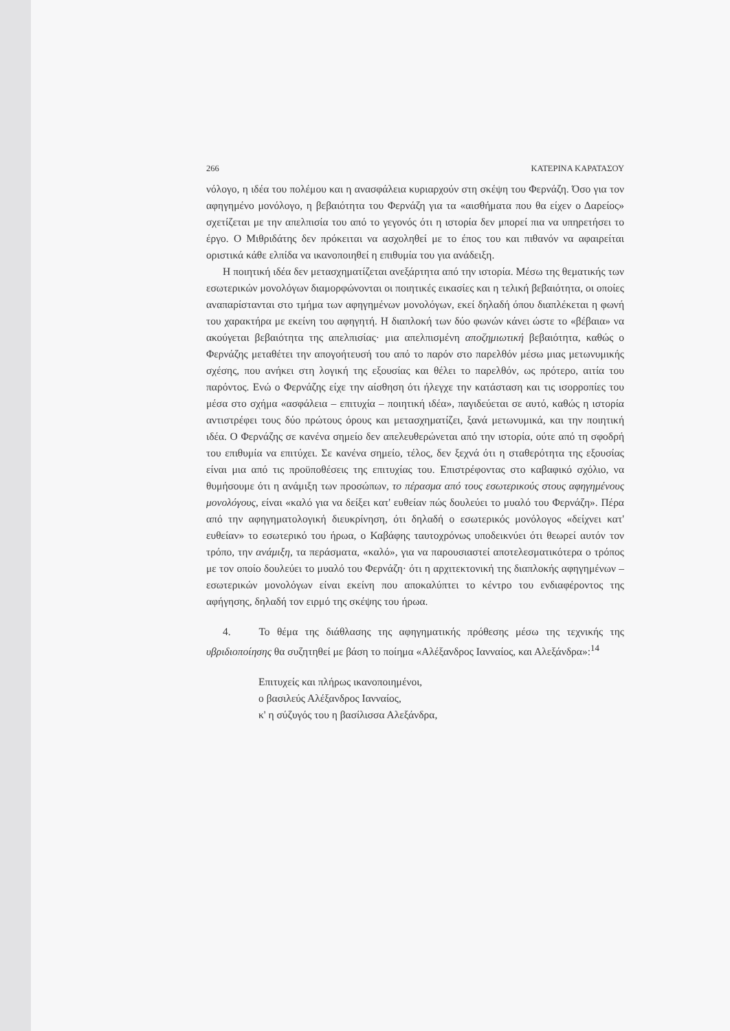266 ΚΑΤΕΡΙΝΑ ΚΑΡΑΤΑΣΟΥ
νόλογο, η ιδέα του πολέμου και η ανασφάλεια κυριαρχούν στη σκέψη του Φερνάζη. Όσο για τον αφηγημένο μονόλογο, η βεβαιότητα του Φερνάζη για τα «αισθήματα που θα είχεν ο Δαρείος» σχετίζεται με την απελπισία του από το γεγονός ότι η ιστορία δεν μπορεί πια να υπηρετήσει το έργο. Ο Μιθριδάτης δεν πρόκειται να ασχοληθεί με το έπος του και πιθανόν να αφαιρείται οριστικά κάθε ελπίδα να ικανοποιηθεί η επιθυμία του για ανάδειξη.
Η ποιητική ιδέα δεν μετασχηματίζεται ανεξάρτητα από την ιστορία. Μέσω της θεματικής των εσωτερικών μονολόγων διαμορφώνονται οι ποιητικές εικασίες και η τελική βεβαιότητα, οι οποίες αναπαρίστανται στο τμήμα των αφηγημένων μονολόγων, εκεί δηλαδή όπου διαπλέκεται η φωνή του χαρακτήρα με εκείνη του αφηγητή. Η διαπλοκή των δύο φωνών κάνει ώστε το «βέβαια» να ακούγεται βεβαιότητα της απελπισίας· μια απελπισμένη αποζημιωτική βεβαιότητα, καθώς ο Φερνάζης μεταθέτει την απογοήτευσή του από το παρόν στο παρελθόν μέσω μιας μετωνυμικής σχέσης, που ανήκει στη λογική της εξουσίας και θέλει το παρελθόν, ως πρότερο, αιτία του παρόντος. Ενώ ο Φερνάζης είχε την αίσθηση ότι ήλεγχε την κατάσταση και τις ισορροπίες του μέσα στο σχήμα «ασφάλεια – επιτυχία – ποιητική ιδέα», παγιδεύεται σε αυτό, καθώς η ιστορία αντιστρέφει τους δύο πρώτους όρους και μετασχηματίζει, ξανά μετωνυμικά, και την ποιητική ιδέα. Ο Φερνάζης σε κανένα σημείο δεν απελευθερώνεται από την ιστορία, ούτε από τη σφοδρή του επιθυμία να επιτύχει. Σε κανένα σημείο, τέλος, δεν ξεχνά ότι η σταθερότητα της εξουσίας είναι μια από τις προϋποθέσεις της επιτυχίας του. Επιστρέφοντας στο καβαφικό σχόλιο, να θυμήσουμε ότι η ανάμιξη των προσώπων, το πέρασμα από τους εσωτερικούς στους αφηγημένους μονολόγους, είναι «καλό για να δείξει κατ' ευθείαν πώς δουλεύει το μυαλό του Φερνάζη». Πέρα από την αφηγηματολογική διευκρίνηση, ότι δηλαδή ο εσωτερικός μονόλογος «δείχνει κατ' ευθείαν» το εσωτερικό του ήρωα, ο Καβάφης ταυτοχρόνως υποδεικνύει ότι θεωρεί αυτόν τον τρόπο, την ανάμιξη, τα περάσματα, «καλό», για να παρουσιαστεί αποτελεσματικότερα ο τρόπος με τον οποίο δουλεύει το μυαλό του Φερνάζη· ότι η αρχιτεκτονική της διαπλοκής αφηγημένων – εσωτερικών μονολόγων είναι εκείνη που αποκαλύπτει το κέντρο του ενδιαφέροντος της αφήγησης, δηλαδή τον ειρμό της σκέψης του ήρωα.
4. Το θέμα της διάθλασης της αφηγηματικής πρόθεσης μέσω της τεχνικής της υβριδιοποίησης θα συζητηθεί με βάση το ποίημα «Αλέξανδρος Ιανναίος, και Αλεξάνδρα»:<sup>14</sup>
Επιτυχείς και πλήρως ικανοποιημένοι,
ο βασιλεύς Αλέξανδρος Ιανναίος,
κ' η σύζυγός του η βασίλισσα Αλεξάνδρα,